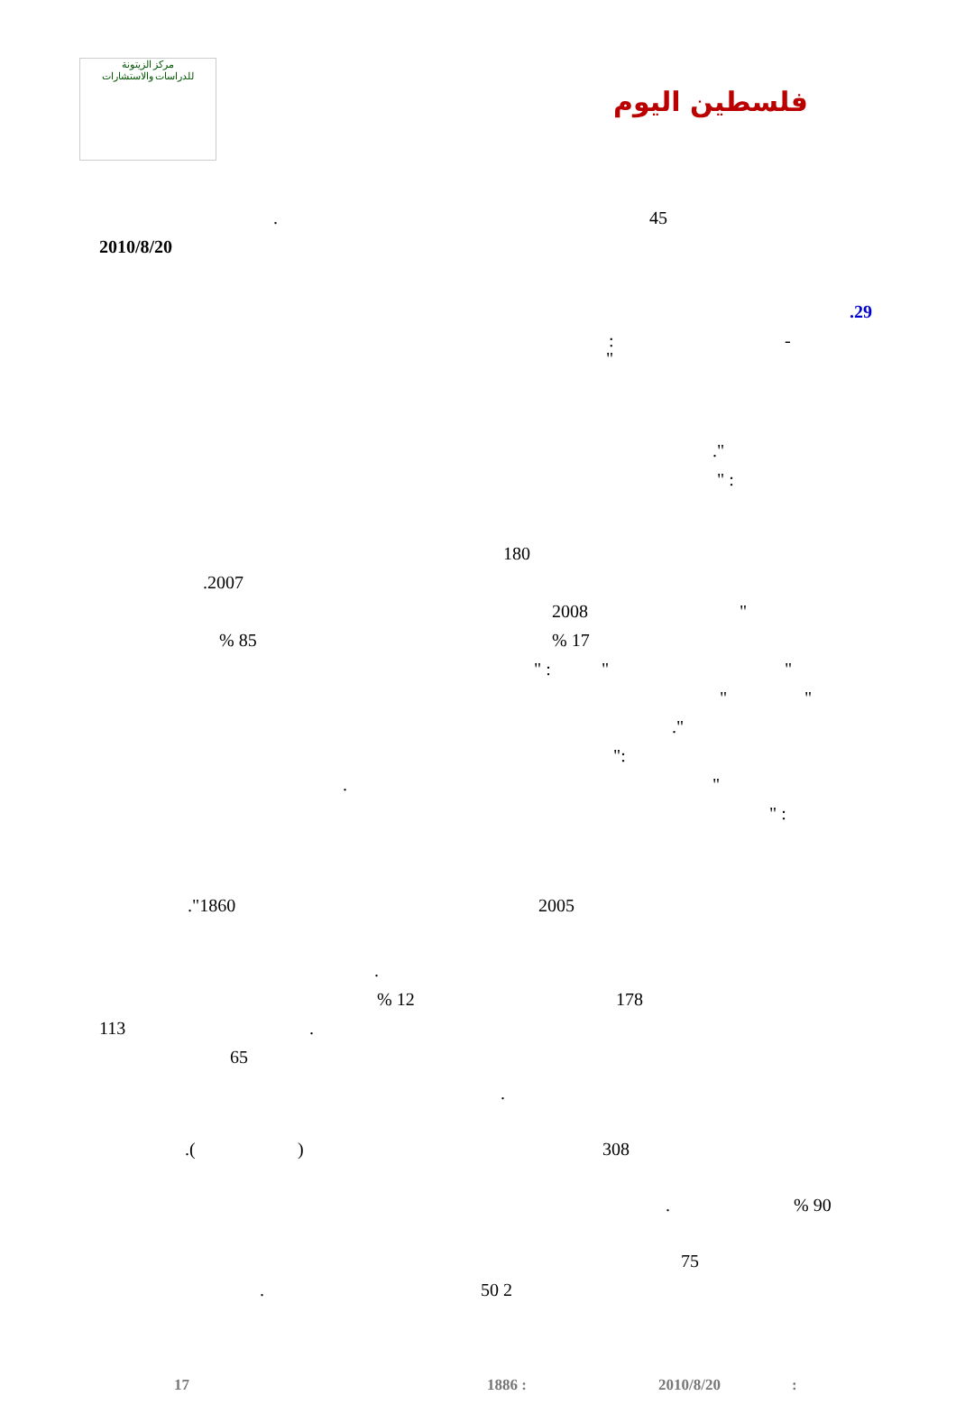مركز الزيتونة
للدراسات والاستشارات
فلسطين اليوم
45.
2010/8/20 .29
-:
" ." " :
180
.2007 2008 "
% 85% 17
" : " "
" "
."
": ". " :
."1860 2005
. % 12 178
113.
65 .
.() 308 .% 90
75
50 2.
17 1886 : 2010/8/20: